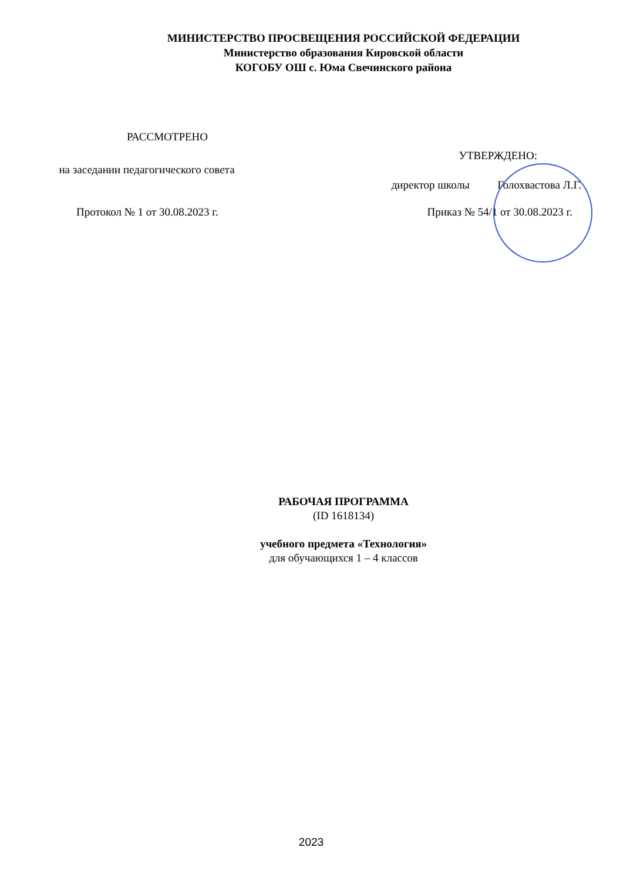МИНИСТЕРСТВО ПРОСВЕЩЕНИЯ РОССИЙСКОЙ ФЕДЕРАЦИИ
Министерство образования Кировской области
КОГОБУ ОШ с. Юма Свечинского района
РАССМОТРЕНО
УТВЕРЖДЕНО:
на заседании педагогического совета
директор школы Голохвастова Л.Г.
Протокол № 1 от 30.08.2023 г. Приказ № 54/1 от 30.08.2023 г.
РАБОЧАЯ ПРОГРАММА
(ID 1618134)
учебного предмета «Технология»
для обучающихся 1 – 4 классов
2023